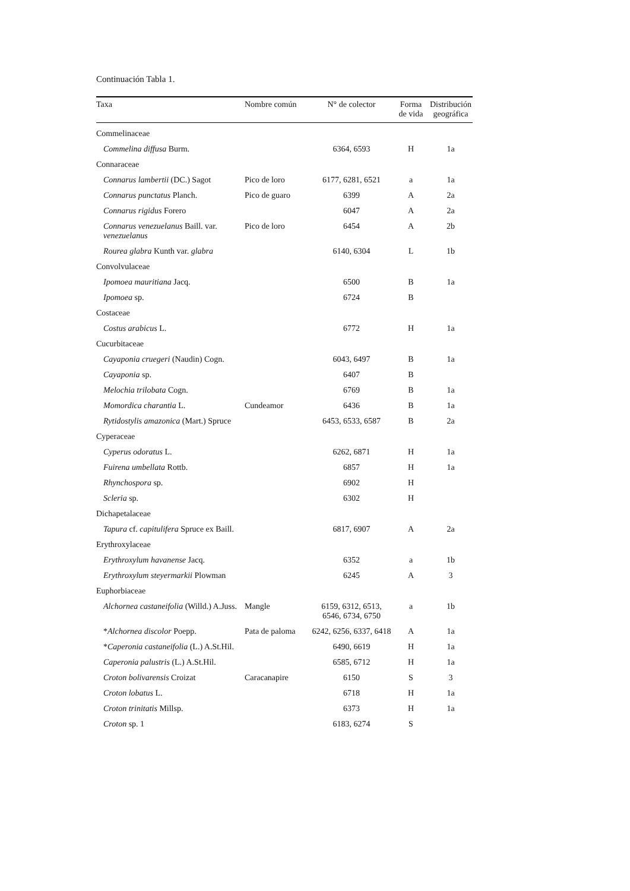Continuación Tabla 1.
| Taxa | Nombre común | N° de colector | Forma de vida | Distribución geográfica |
| --- | --- | --- | --- | --- |
| Commelinaceae | | | | |
| Commelina diffusa Burm. | | 6364, 6593 | H | 1a |
| Connaraceae | | | | |
| Connarus lambertii (DC.) Sagot | Pico de loro | 6177, 6281, 6521 | a | 1a |
| Connarus punctatus Planch. | Pico de guaro | 6399 | A | 2a |
| Connarus rigidus Forero | | 6047 | A | 2a |
| Connarus venezuelanus Baill. var. venezuelanus | Pico de loro | 6454 | A | 2b |
| Rourea glabra Kunth var. glabra | | 6140, 6304 | L | 1b |
| Convolvulaceae | | | | |
| Ipomoea mauritiana Jacq. | | 6500 | B | 1a |
| Ipomoea sp. | | 6724 | B | |
| Costaceae | | | | |
| Costus arabicus L. | | 6772 | H | 1a |
| Cucurbitaceae | | | | |
| Cayaponia cruegeri (Naudin) Cogn. | | 6043, 6497 | B | 1a |
| Cayaponia sp. | | 6407 | B | |
| Melochia trilobata Cogn. | | 6769 | B | 1a |
| Momordica charantia L. | Cundeamor | 6436 | B | 1a |
| Rytidostylis amazonica (Mart.) Spruce | | 6453, 6533, 6587 | B | 2a |
| Cyperaceae | | | | |
| Cyperus odoratus L. | | 6262, 6871 | H | 1a |
| Fuirena umbellata Rottb. | | 6857 | H | 1a |
| Rhynchospora sp. | | 6902 | H | |
| Scleria sp. | | 6302 | H | |
| Dichapetalaceae | | | | |
| Tapura cf. capitulifera Spruce ex Baill. | | 6817, 6907 | A | 2a |
| Erythroxylaceae | | | | |
| Erythroxylum havanense Jacq. | | 6352 | a | 1b |
| Erythroxylum steyermarkii Plowman | | 6245 | A | 3 |
| Euphorbiaceae | | | | |
| Alchornea castaneifolia (Willd.) A.Juss. | Mangle | 6159, 6312, 6513, 6546, 6734, 6750 | a | 1b |
| * Alchornea discolor Poepp. | Pata de paloma | 6242, 6256, 6337, 6418 | A | 1a |
| * Caperonia castaneifolia (L.) A.St.Hil. | | 6490, 6619 | H | 1a |
| Caperonia palustris (L.) A.St.Hil. | | 6585, 6712 | H | 1a |
| Croton bolivarensis Croizat | Caracanapire | 6150 | S | 3 |
| Croton lobatus L. | | 6718 | H | 1a |
| Croton trinitatis Millsp. | | 6373 | H | 1a |
| Croton sp. 1 | | 6183, 6274 | S | |